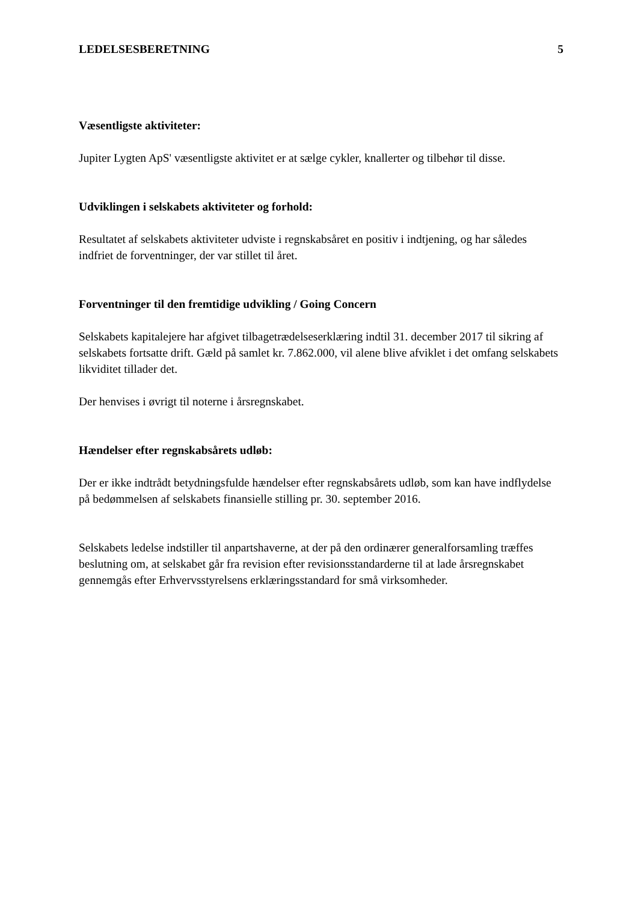LEDELSESBERETNING 5
Væsentligste aktiviteter:
Jupiter Lygten ApS' væsentligste aktivitet er at sælge cykler, knallerter og tilbehør til disse.
Udviklingen i selskabets aktiviteter og forhold:
Resultatet af selskabets aktiviteter udviste i regnskabsåret en positiv i indtjening, og har således indfriet de forventninger, der var stillet til året.
Forventninger til den fremtidige udvikling / Going Concern
Selskabets kapitalejere har afgivet tilbagetrædelseserklæring indtil 31. december 2017 til sikring af selskabets fortsatte drift. Gæld på samlet kr. 7.862.000, vil alene blive afviklet i det omfang selskabets likviditet tillader det.
Der henvises i øvrigt til noterne i årsregnskabet.
Hændelser efter regnskabsårets udløb:
Der er ikke indtrådt betydningsfulde hændelser efter regnskabsårets udløb, som kan have indflydelse på bedømmelsen af selskabets finansielle stilling pr. 30. september 2016.
Selskabets ledelse indstiller til anpartshaverne, at der på den ordinærer generalforsamling træffes beslutning om, at selskabet går fra revision efter revisionsstandarderne til at lade årsregnskabet gennemgås efter Erhvervsstyrelsens erklæringsstandard for små virksomheder.